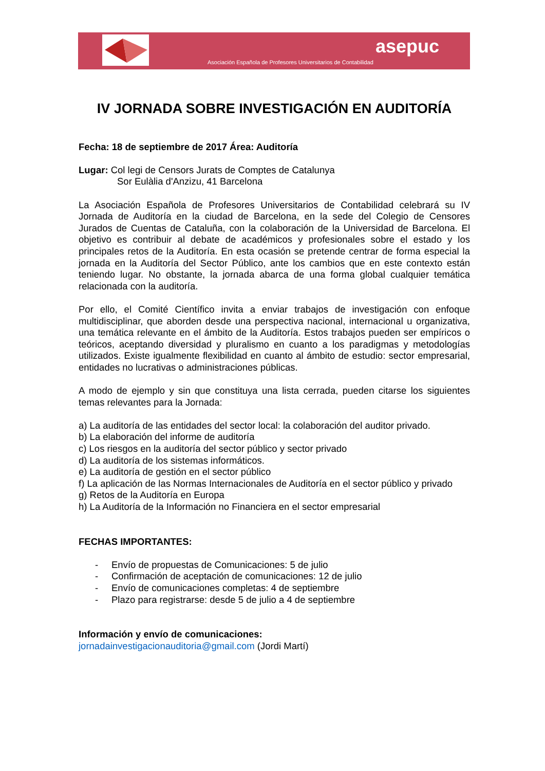asepuc
Asociación Española de Profesores Universitarios de Contabilidad
IV JORNADA SOBRE INVESTIGACIÓN EN AUDITORÍA
Fecha: 18 de septiembre de 2017 Área: Auditoría
Lugar: Col legi de Censors Jurats de Comptes de Catalunya
Sor Eulàlia d'Anzizu, 41 Barcelona
La Asociación Española de Profesores Universitarios de Contabilidad celebrará su IV Jornada de Auditoría en la ciudad de Barcelona, en la sede del Colegio de Censores Jurados de Cuentas de Cataluña, con la colaboración de la Universidad de Barcelona. El objetivo es contribuir al debate de académicos y profesionales sobre el estado y los principales retos de la Auditoría. En esta ocasión se pretende centrar de forma especial la jornada en la Auditoría del Sector Público, ante los cambios que en este contexto están teniendo lugar. No obstante, la jornada abarca de una forma global cualquier temática relacionada con la auditoría.
Por ello, el Comité Científico invita a enviar trabajos de investigación con enfoque multidisciplinar, que aborden desde una perspectiva nacional, internacional u organizativa, una temática relevante en el ámbito de la Auditoría. Estos trabajos pueden ser empíricos o teóricos, aceptando diversidad y pluralismo en cuanto a los paradigmas y metodologías utilizados. Existe igualmente flexibilidad en cuanto al ámbito de estudio: sector empresarial, entidades no lucrativas o administraciones públicas.
A modo de ejemplo y sin que constituya una lista cerrada, pueden citarse los siguientes temas relevantes para la Jornada:
a) La auditoría de las entidades del sector local: la colaboración del auditor privado.
b) La elaboración del informe de auditoría
c) Los riesgos en la auditoría del sector público y sector privado
d) La auditoría de los sistemas informáticos.
e) La auditoría de gestión en el sector público
f) La aplicación de las Normas Internacionales de Auditoría en el sector público y privado
g) Retos de la Auditoría en Europa
h) La Auditoría de la Información no Financiera en el sector empresarial
FECHAS IMPORTANTES:
- Envío de propuestas de Comunicaciones: 5 de julio
- Confirmación de aceptación de comunicaciones: 12 de julio
- Envío de comunicaciones completas: 4 de septiembre
- Plazo para registrarse: desde 5 de julio a 4 de septiembre
Información y envío de comunicaciones:
jornadainvestigacionauditoria@gmail.com (Jordi Martí)